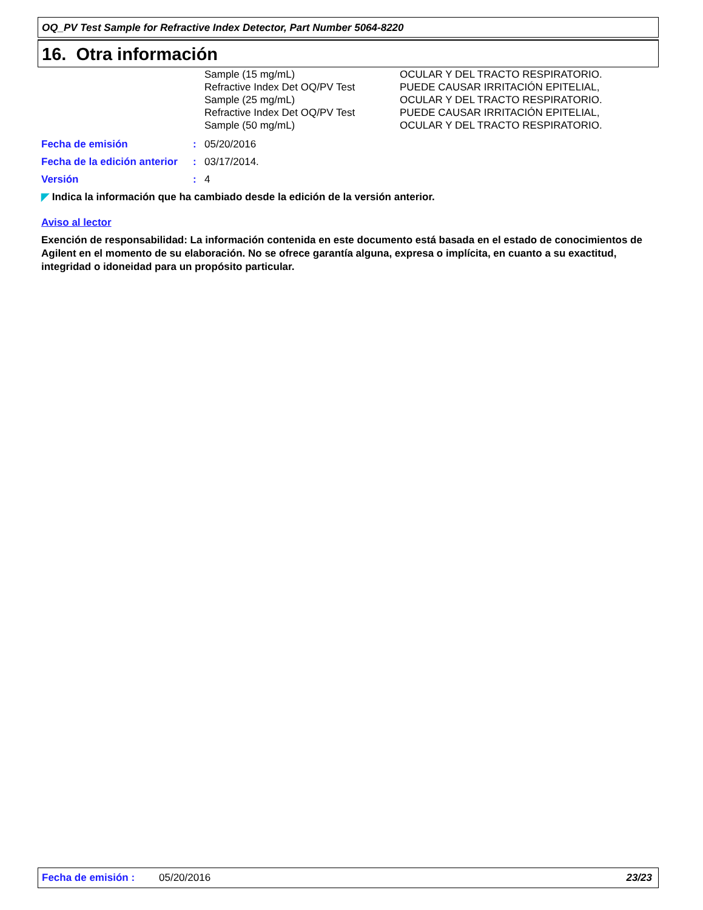OQ_PV Test Sample for Refractive Index Detector, Part Number 5064-8220
16. Otra información
| Sample (15 mg/mL) Refractive Index Det OQ/PV Test Sample (25 mg/mL) Refractive Index Det OQ/PV Test Sample (50 mg/mL) | OCULAR Y DEL TRACTO RESPIRATORIO. PUEDE CAUSAR IRRITACIÓN EPITELIAL, OCULAR Y DEL TRACTO RESPIRATORIO. PUEDE CAUSAR IRRITACIÓN EPITELIAL, OCULAR Y DEL TRACTO RESPIRATORIO. |
| Fecha de emisión | : | 05/20/2016 |
| Fecha de la edición anterior | : | 03/17/2014. |
| Versión | : | 4 |
◤ Indica la información que ha cambiado desde la edición de la versión anterior.
Aviso al lector
Exención de responsabilidad: La información contenida en este documento está basada en el estado de conocimientos de Agilent en el momento de su elaboración. No se ofrece garantía alguna, expresa o implícita, en cuanto a su exactitud, integridad o idoneidad para un propósito particular.
Fecha de emisión : 05/20/2016 23/23